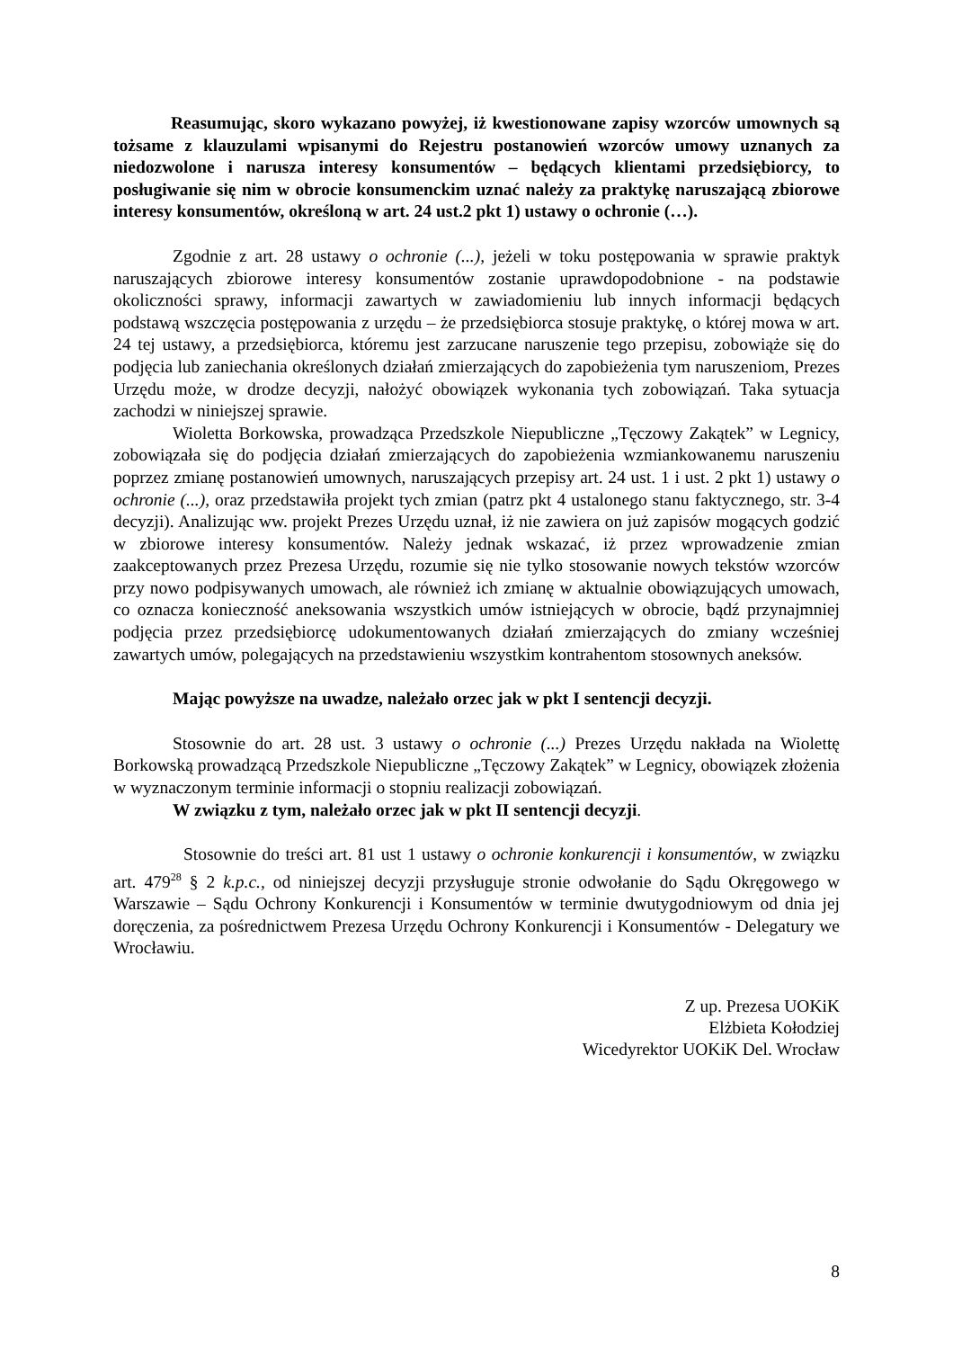Reasumując, skoro wykazano powyżej, iż kwestionowane zapisy wzorców umownych są tożsame z klauzulami wpisanymi do Rejestru postanowień wzorców umowy uznanych za niedozwolone i narusza interesy konsumentów – będących klientami przedsiębiorcy, to posługiwanie się nim w obrocie konsumenckim uznać należy za praktykę naruszającą zbiorowe interesy konsumentów, określoną w art. 24 ust.2 pkt 1) ustawy o ochronie (…).
Zgodnie z art. 28 ustawy o ochronie (...), jeżeli w toku postępowania w sprawie praktyk naruszających zbiorowe interesy konsumentów zostanie uprawdopodobnione - na podstawie okoliczności sprawy, informacji zawartych w zawiadomieniu lub innych informacji będących podstawą wszczęcia postępowania z urzędu – że przedsiębiorca stosuje praktykę, o której mowa w art. 24 tej ustawy, a przedsiębiorca, któremu jest zarzucane naruszenie tego przepisu, zobowiąże się do podjęcia lub zaniechania określonych działań zmierzających do zapobieżenia tym naruszeniom, Prezes Urzędu może, w drodze decyzji, nałożyć obowiązek wykonania tych zobowiązań. Taka sytuacja zachodzi w niniejszej sprawie.
Wioletta Borkowska, prowadząca Przedszkole Niepubliczne „Tęczowy Zakątek” w Legnicy, zobowiązała się do podjęcia działań zmierzających do zapobieżenia wzmiankowanemu naruszeniu poprzez zmianę postanowień umownych, naruszających przepisy art. 24 ust. 1 i ust. 2 pkt 1) ustawy o ochronie (...), oraz przedstawiła projekt tych zmian (patrz pkt 4 ustalonego stanu faktycznego, str. 3-4 decyzji). Analizując ww. projekt Prezes Urzędu uznał, iż nie zawiera on już zapisów mogących godzić w zbiorowe interesy konsumentów. Należy jednak wskazać, iż przez wprowadzenie zmian zaakceptowanych przez Prezesa Urzędu, rozumie się nie tylko stosowanie nowych tekstów wzorców przy nowo podpisywanych umowach, ale również ich zmianę w aktualnie obowiązujących umowach, co oznacza konieczność aneksowania wszystkich umów istniejących w obrocie, bądź przynajmniej podjęcia przez przedsiębiorcę udokumentowanych działań zmierzających do zmiany wcześniej zawartych umów, polegających na przedstawieniu wszystkim kontrahentom stosownych aneksów.
Mając powyższe na uwadze, należało orzec jak w pkt I sentencji decyzji.
Stosownie do art. 28 ust. 3 ustawy o ochronie (...) Prezes Urzędu nakłada na Wiolettę Borkowską prowadzącą Przedszkole Niepubliczne „Tęczowy Zakątek” w Legnicy, obowiązek złożenia w wyznaczonym terminie informacji o stopniu realizacji zobowiązań.
W związku z tym, należało orzec jak w pkt II sentencji decyzji.
Stosownie do treści art. 81 ust 1 ustawy o ochronie konkurencji i konsumentów, w związku art. 479<sup>28</sup> § 2 k.p.c., od niniejszej decyzji przysługuje stronie odwołanie do Sądu Okręgowego w Warszawie – Sądu Ochrony Konkurencji i Konsumentów w terminie dwutygodniowym od dnia jej doręczenia, za pośrednictwem Prezesa Urzędu Ochrony Konkurencji i Konsumentów - Delegatury we Wrocławiu.
Z up. Prezesa UOKiK
Elżbieta Kołodziej
Wicedyrektor UOKiK Del. Wrocław
8